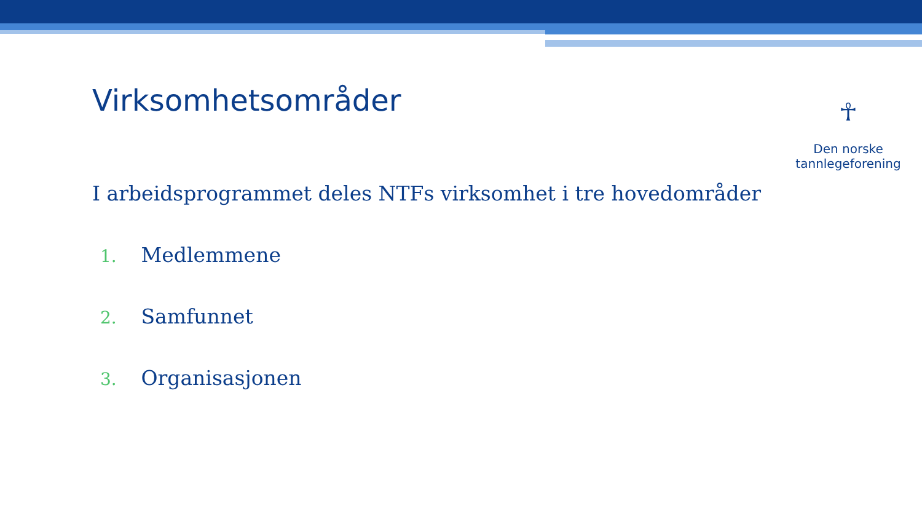Virksomhetsområder
☥
Den norske
tannlegeforening
I arbeidsprogrammet deles NTFs virksomhet i tre hovedområder
1. Medlemmene
2. Samfunnet
3. Organisasjonen